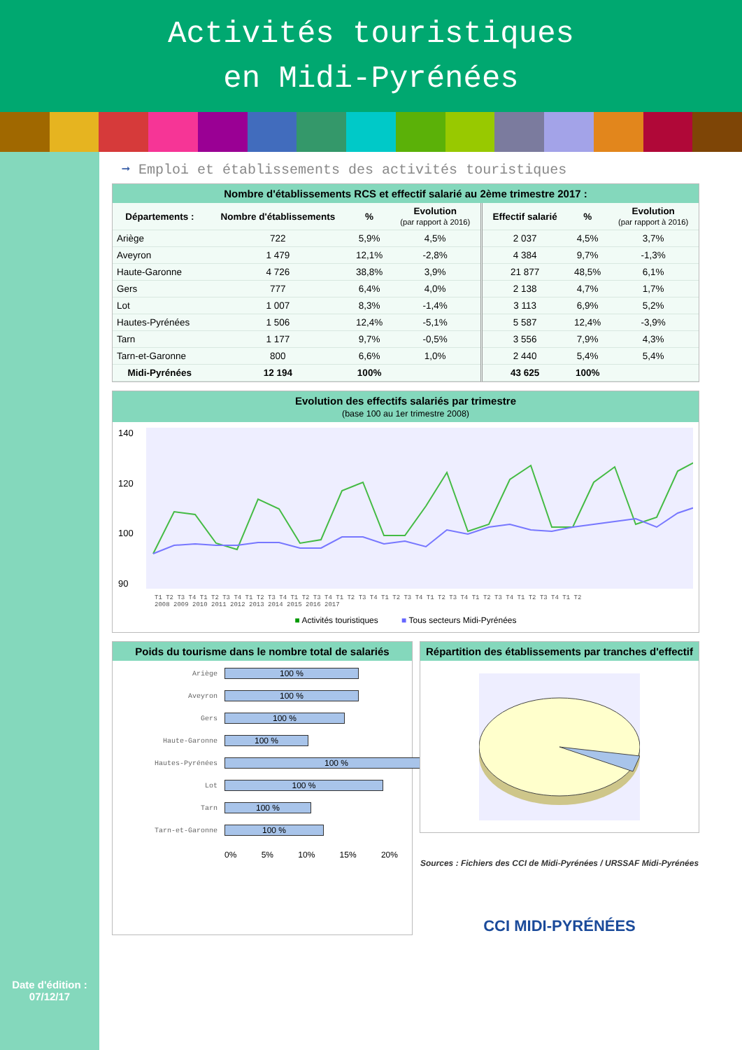Activités touristiques
en Midi-Pyrénées
Date d'édition :
07/12/17
➞ Emploi et établissements des activités touristiques
Nombre d'établissements RCS et effectif salarié au 2ème trimestre 2017 :
| Départements : | Nombre d'établissements | % | Evolution (par rapport à 2016) | Effectif salarié | % | Evolution (par rapport à 2016) |
| --- | --- | --- | --- | --- | --- | --- |
| Ariège | 722 | 5,9% | 4,5% | 2 037 | 4,5% | 3,7% |
| Aveyron | 1 479 | 12,1% | -2,8% | 4 384 | 9,7% | -1,3% |
| Haute-Garonne | 4 726 | 38,8% | 3,9% | 21 877 | 48,5% | 6,1% |
| Gers | 777 | 6,4% | 4,0% | 2 138 | 4,7% | 1,7% |
| Lot | 1 007 | 8,3% | -1,4% | 3 113 | 6,9% | 5,2% |
| Hautes-Pyrénées | 1 506 | 12,4% | -5,1% | 5 587 | 12,4% | -3,9% |
| Tarn | 1 177 | 9,7% | -0,5% | 3 556 | 7,9% | 4,3% |
| Tarn-et-Garonne | 800 | 6,6% | 1,0% | 2 440 | 5,4% | 5,4% |
| Midi-Pyrénées | 12 194 | 100% | | 43 625 | 100% | |
Evolution des effectifs salariés par trimestre
(base 100 au 1er trimestre 2008)
140
120
100
90
T1 T2 T3 T4 T1 T2 T3 T4 T1 T2 T3 T4 T1 T2 T3 T4 T1 T2 T3 T4 T1 T2 T3 T4 T1 T2 T3 T4 T1 T2 T3 T4 T1 T2 T3 T4 T1 T2
2008 2009 2010 2011 2012 2013 2014 2015 2016 2017
■ Activités touristiques ■ Tous secteurs Midi-Pyrénées
Poids du tourisme dans le nombre total de salariés
Ariège
100 %
Aveyron
100 %
Gers
100 %
Haute-Garonne
100 %
Hautes-Pyrénées
100 %
Lot
100 %
Tarn
100 %
Tarn-et-Garonne
100 %
0% 5% 10% 15% 20%
Répartition des établissements par tranches d'effectif
Sources : Fichiers des CCI de Midi-Pyrénées / URSSAF Midi-Pyrénées
CCI MIDI-PYRÉNÉES